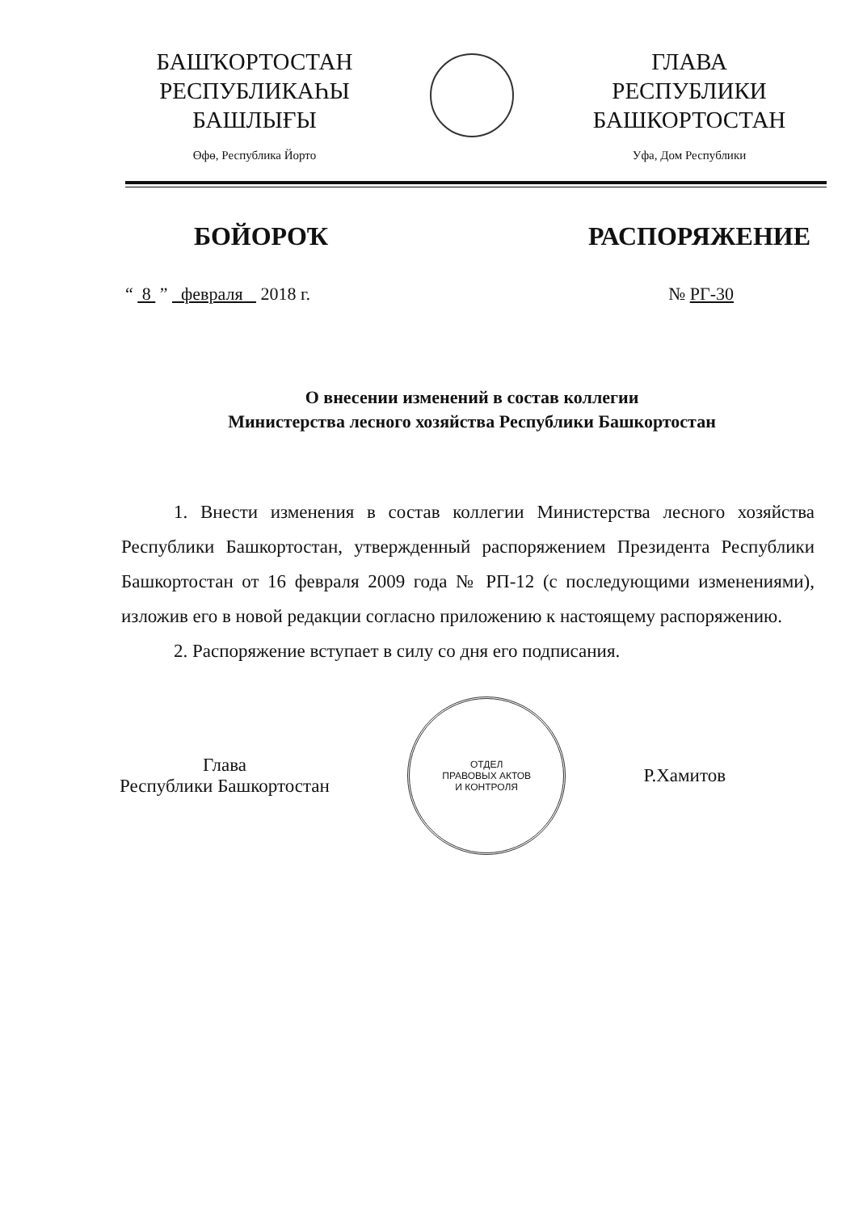БАШҠОРТОСТАН
РЕСПУБЛИКАҺЫ
БАШЛЫҒЫ
Өфө, Республика Йорто
ГЛАВА
РЕСПУБЛИКИ
БАШКОРТОСТАН
Уфа, Дом Республики
БОЙОРОҠ РАСПОРЯЖЕНИЕ
“ 8 ” февраля 2018 г. № РГ-30
О внесении изменений в состав коллегии
Министерства лесного хозяйства Республики Башкортостан
1. Внести изменения в состав коллегии Министерства лесного хозяйства Республики Башкортостан, утвержденный распоряжением Президента Республики Башкортостан от 16 февраля 2009 года № РП-12 (с последующими изменениями), изложив его в новой редакции согласно приложению к настоящему распоряжению.
2. Распоряжение вступает в силу со дня его подписания.
Глава
Республики Башкортостан
ОТДЕЛ
ПРАВОВЫХ АКТОВ
И КОНТРОЛЯ
Р.Хамитов